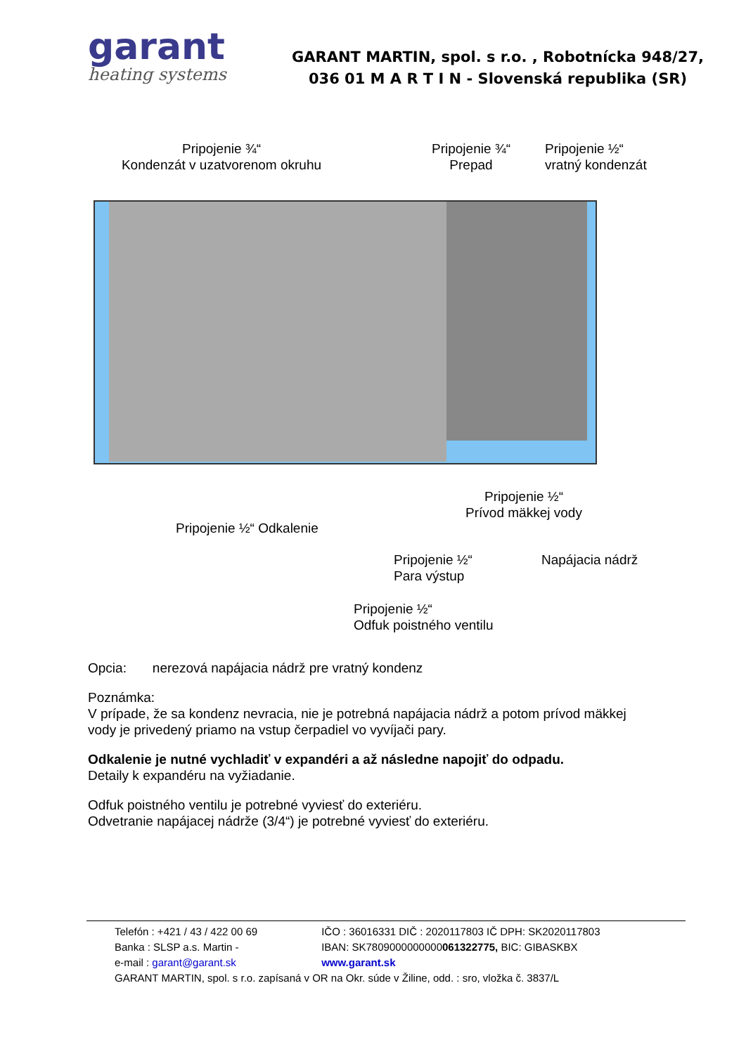garant
heating systems
GARANT MARTIN, spol. s r.o. , Robotnícka 948/27,
036 01 M A R T I N - Slovenská republika (SR)
Pripojenie ¾“
Kondenzát v uzatvorenom okruhu
Pripojenie ¾“
Prepad
Pripojenie ½“
vratný kondenzát
Pripojenie ½“
Prívod mäkkej vody
Pripojenie ½“ Odkalenie
Pripojenie ½“
Para výstup
Napájacia nádrž
Pripojenie ½“
Odfuk poistného ventilu
Opcia: nerezová napájacia nádrž pre vratný kondenz
Poznámka:
V prípade, že sa kondenz nevracia, nie je potrebná napájacia nádrž a potom prívod mäkkej vody je privedený priamo na vstup čerpadiel vo vyvíjači pary.
Odkalenie je nutné vychladiť v expandéri a až následne napojiť do odpadu.
Detaily k expandéru na vyžiadanie.
Odfuk poistného ventilu je potrebné vyviesť do exteriéru.
Odvetranie napájacej nádrže (3/4“) je potrebné vyviesť do exteriéru.
Telefón : +421 / 43 / 422 00 69 IČO : 36016331 DIČ : 2020117803 IČ DPH: SK2020117803
Banka : SLSP a.s. Martin - IBAN: SK7809000000000061322775, BIC: GIBASKBX
e-mail : garant@garant.sk www.garant.sk
GARANT MARTIN, spol. s r.o. zapísaná v OR na Okr. súde v Žiline, odd. : sro, vložka č. 3837/L